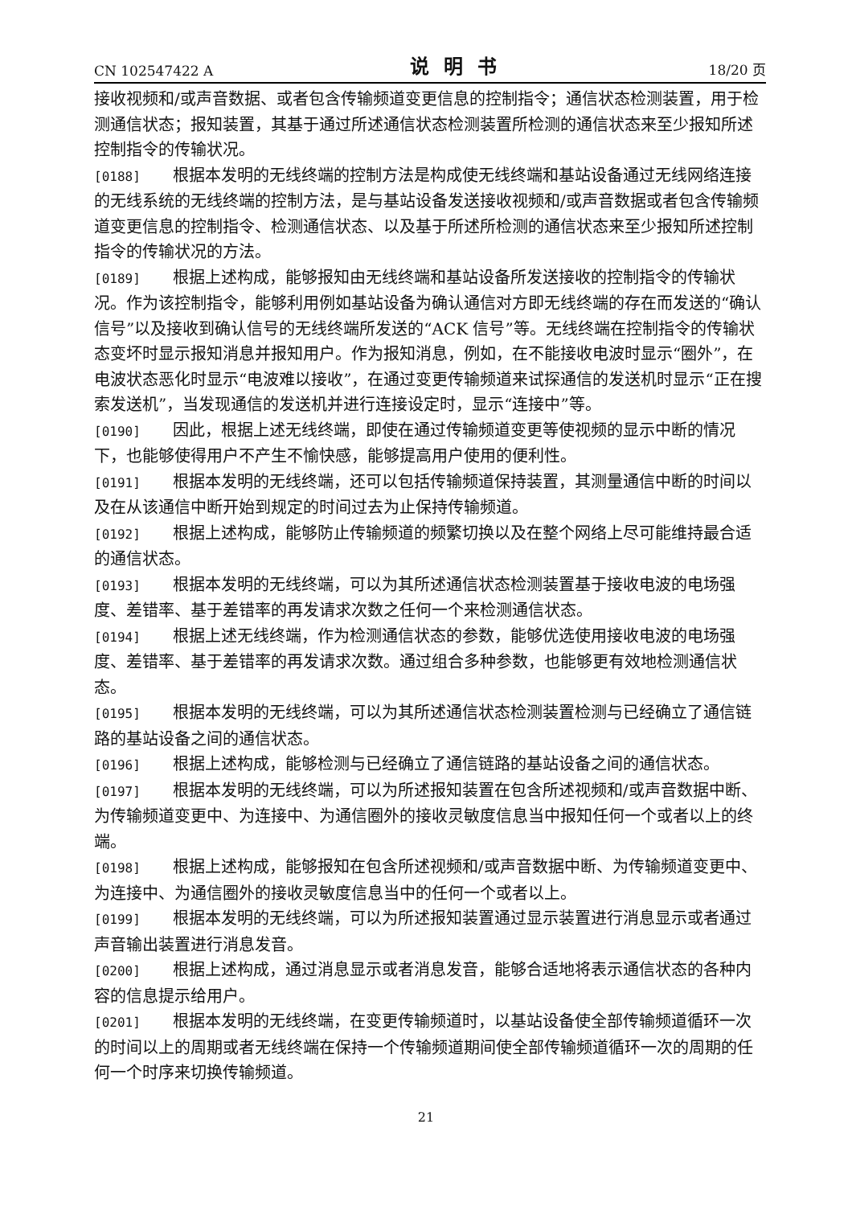CN 102547422 A 说明书 18/20 页
接收视频和/或声音数据、或者包含传输频道变更信息的控制指令；通信状态检测装置，用于检测通信状态；报知装置，其基于通过所述通信状态检测装置所检测的通信状态来至少报知所述控制指令的传输状况。
[0188] 根据本发明的无线终端的控制方法是构成使无线终端和基站设备通过无线网络连接的无线系统的无线终端的控制方法，是与基站设备发送接收视频和/或声音数据或者包含传输频道变更信息的控制指令、检测通信状态、以及基于所述所检测的通信状态来至少报知所述控制指令的传输状况的方法。
[0189] 根据上述构成，能够报知由无线终端和基站设备所发送接收的控制指令的传输状况。作为该控制指令，能够利用例如基站设备为确认通信对方即无线终端的存在而发送的“确认信号”以及接收到确认信号的无线终端所发送的“ACK 信号”等。无线终端在控制指令的传输状态变坏时显示报知消息并报知用户。作为报知消息，例如，在不能接收电波时显示“圈外”，在电波状态恶化时显示“电波难以接收”，在通过变更传输频道来试探通信的发送机时显示“正在搜索发送机”，当发现通信的发送机并进行连接设定时，显示“连接中”等。
[0190] 因此，根据上述无线终端，即使在通过传输频道变更等使视频的显示中断的情况下，也能够使得用户不产生不愉快感，能够提高用户使用的便利性。
[0191] 根据本发明的无线终端，还可以包括传输频道保持装置，其测量通信中断的时间以及在从该通信中断开始到规定的时间过去为止保持传输频道。
[0192] 根据上述构成，能够防止传输频道的频繁切换以及在整个网络上尽可能维持最合适的通信状态。
[0193] 根据本发明的无线终端，可以为其所述通信状态检测装置基于接收电波的电场强度、差错率、基于差错率的再发请求次数之任何一个来检测通信状态。
[0194] 根据上述无线终端，作为检测通信状态的参数，能够优选使用接收电波的电场强度、差错率、基于差错率的再发请求次数。通过组合多种参数，也能够更有效地检测通信状态。
[0195] 根据本发明的无线终端，可以为其所述通信状态检测装置检测与已经确立了通信链路的基站设备之间的通信状态。
[0196] 根据上述构成，能够检测与已经确立了通信链路的基站设备之间的通信状态。
[0197] 根据本发明的无线终端，可以为所述报知装置在包含所述视频和/或声音数据中断、为传输频道变更中、为连接中、为通信圈外的接收灵敏度信息当中报知任何一个或者以上的终端。
[0198] 根据上述构成，能够报知在包含所述视频和/或声音数据中断、为传输频道变更中、为连接中、为通信圈外的接收灵敏度信息当中的任何一个或者以上。
[0199] 根据本发明的无线终端，可以为所述报知装置通过显示装置进行消息显示或者通过声音输出装置进行消息发音。
[0200] 根据上述构成，通过消息显示或者消息发音，能够合适地将表示通信状态的各种内容的信息提示给用户。
[0201] 根据本发明的无线终端，在变更传输频道时，以基站设备使全部传输频道循环一次的时间以上的周期或者无线终端在保持一个传输频道期间使全部传输频道循环一次的周期的任何一个时序来切换传输频道。
21